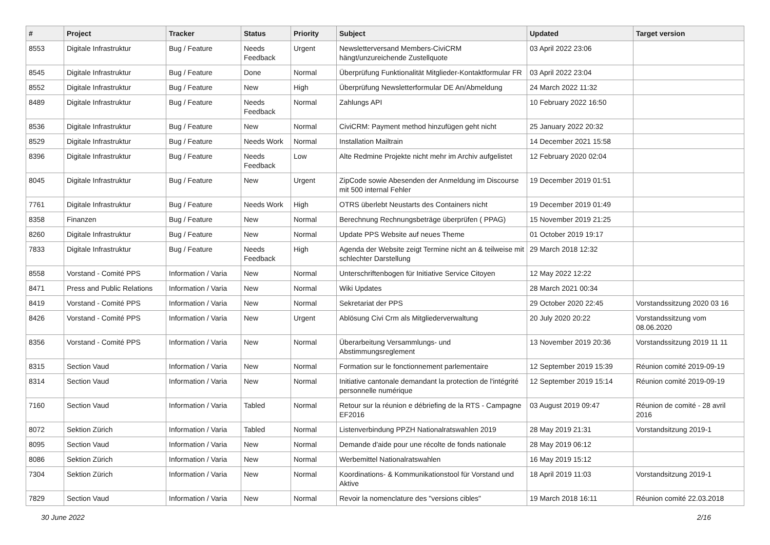| # | Project | Tracker | Status | Priority | Subject | Updated | Target version |
| --- | --- | --- | --- | --- | --- | --- | --- |
| 8553 | Digitale Infrastruktur | Bug / Feature | Needs Feedback | Urgent | Newsletterversand Members-CiviCRM hängt/unzureichende Zustellquote | 03 April 2022 23:06 | |
| 8545 | Digitale Infrastruktur | Bug / Feature | Done | Normal | Überprüfung Funktionalität Mitglieder-Kontaktformular FR | 03 April 2022 23:04 | |
| 8552 | Digitale Infrastruktur | Bug / Feature | New | High | Überprüfung Newsletterformular DE An/Abmeldung | 24 March 2022 11:32 | |
| 8489 | Digitale Infrastruktur | Bug / Feature | Needs Feedback | Normal | Zahlungs API | 10 February 2022 16:50 | |
| 8536 | Digitale Infrastruktur | Bug / Feature | New | Normal | CiviCRM: Payment method hinzufügen geht nicht | 25 January 2022 20:32 | |
| 8529 | Digitale Infrastruktur | Bug / Feature | Needs Work | Normal | Installation Mailtrain | 14 December 2021 15:58 | |
| 8396 | Digitale Infrastruktur | Bug / Feature | Needs Feedback | Low | Alte Redmine Projekte nicht mehr im Archiv aufgelistet | 12 February 2020 02:04 | |
| 8045 | Digitale Infrastruktur | Bug / Feature | New | Urgent | ZipCode sowie Abesenden der Anmeldung im Discourse mit 500 internal Fehler | 19 December 2019 01:51 | |
| 7761 | Digitale Infrastruktur | Bug / Feature | Needs Work | High | OTRS überlebt Neustarts des Containers nicht | 19 December 2019 01:49 | |
| 8358 | Finanzen | Bug / Feature | New | Normal | Berechnung Rechnungsbeträge überprüfen ( PPAG) | 15 November 2019 21:25 | |
| 8260 | Digitale Infrastruktur | Bug / Feature | New | Normal | Update PPS Website auf neues Theme | 01 October 2019 19:17 | |
| 7833 | Digitale Infrastruktur | Bug / Feature | Needs Feedback | High | Agenda der Website zeigt Termine nicht an & teilweise mit schlechter Darstellung | 29 March 2018 12:32 | |
| 8558 | Vorstand - Comité PPS | Information / Varia | New | Normal | Unterschriftenbogen für Initiative Service Citoyen | 12 May 2022 12:22 | |
| 8471 | Press and Public Relations | Information / Varia | New | Normal | Wiki Updates | 28 March 2021 00:34 | |
| 8419 | Vorstand - Comité PPS | Information / Varia | New | Normal | Sekretariat der PPS | 29 October 2020 22:45 | Vorstandssitzung 2020 03 16 |
| 8426 | Vorstand - Comité PPS | Information / Varia | New | Urgent | Ablösung Civi Crm als Mitgliederverwaltung | 20 July 2020 20:22 | Vorstandssitzung vom 08.06.2020 |
| 8356 | Vorstand - Comité PPS | Information / Varia | New | Normal | Überarbeitung Versammlungs- und Abstimmungsreglement | 13 November 2019 20:36 | Vorstandssitzung 2019 11 11 |
| 8315 | Section Vaud | Information / Varia | New | Normal | Formation sur le fonctionnement parlementaire | 12 September 2019 15:39 | Réunion comité 2019-09-19 |
| 8314 | Section Vaud | Information / Varia | New | Normal | Initiative cantonale demandant la protection de l'intégrité personnelle numérique | 12 September 2019 15:14 | Réunion comité 2019-09-19 |
| 7160 | Section Vaud | Information / Varia | Tabled | Normal | Retour sur la réunion e débriefing de la RTS - Campagne EF2016 | 03 August 2019 09:47 | Réunion de comité - 28 avril 2016 |
| 8072 | Sektion Zürich | Information / Varia | Tabled | Normal | Listenverbindung PPZH Nationalratswahlen 2019 | 28 May 2019 21:31 | Vorstandsitzung 2019-1 |
| 8095 | Section Vaud | Information / Varia | New | Normal | Demande d'aide pour une récolte de fonds nationale | 28 May 2019 06:12 | |
| 8086 | Sektion Zürich | Information / Varia | New | Normal | Werbemittel Nationalratswahlen | 16 May 2019 15:12 | |
| 7304 | Sektion Zürich | Information / Varia | New | Normal | Koordinations- & Kommunikationstool für Vorstand und Aktive | 18 April 2019 11:03 | Vorstandsitzung 2019-1 |
| 7829 | Section Vaud | Information / Varia | New | Normal | Revoir la nomenclature des "versions cibles" | 19 March 2018 16:11 | Réunion comité 22.03.2018 |
30 June 2022 2/16